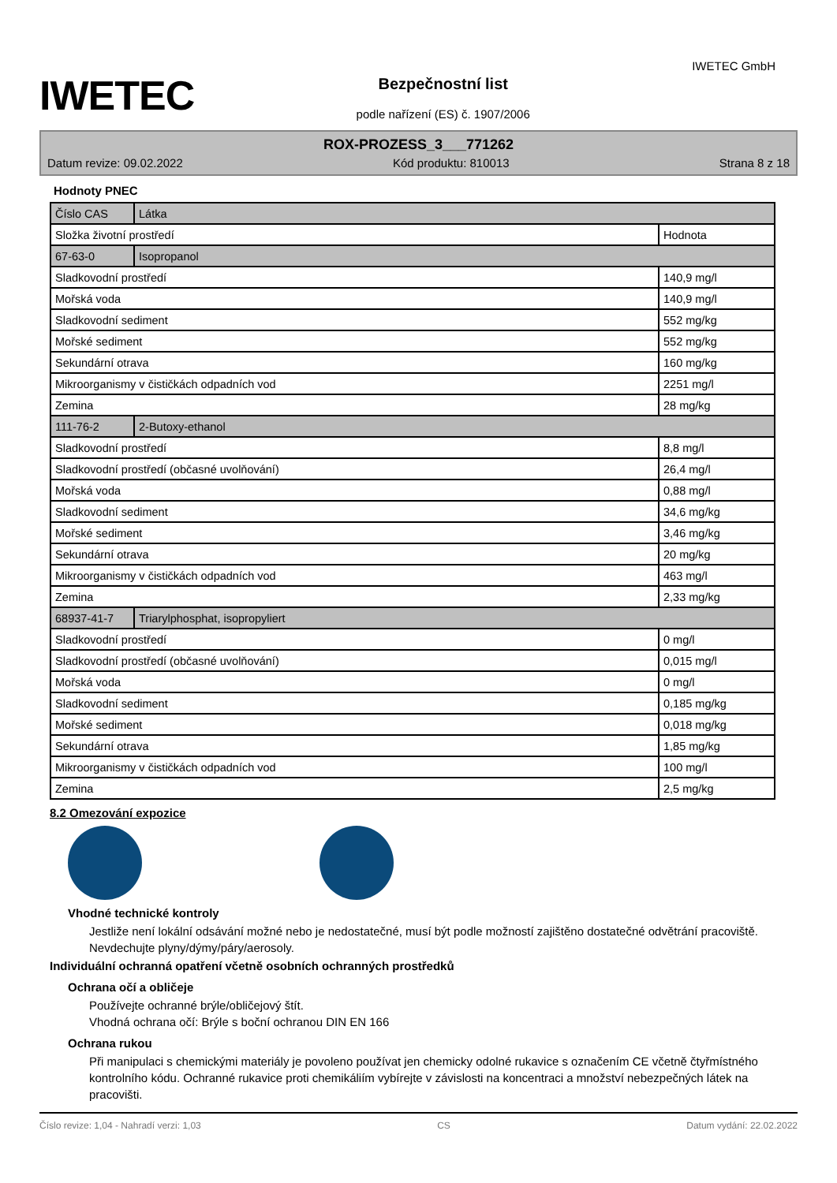IWETEC
Bezpečnostní list
podle nařízení (ES) č. 1907/2006
IWETEC GmbH
ROX-PROZESS_3___771262
Datum revize: 09.02.2022 Kód produktu: 810013 Strana 8 z 18
Hodnoty PNEC
| Číslo CAS | Látka | |
| Složka životní prostředí | | Hodnota |
| 67-63-0 | Isopropanol | |
| Sladkovodní prostředí | | 140,9 mg/l |
| Mořská voda | | 140,9 mg/l |
| Sladkovodní sediment | | 552 mg/kg |
| Mořské sediment | | 552 mg/kg |
| Sekundární otrava | | 160 mg/kg |
| Mikroorganismy v čističkách odpadních vod | | 2251 mg/l |
| Zemina | | 28 mg/kg |
| 111-76-2 | 2-Butoxy-ethanol | |
| Sladkovodní prostředí | | 8,8 mg/l |
| Sladkovodní prostředí (občasné uvolňování) | | 26,4 mg/l |
| Mořská voda | | 0,88 mg/l |
| Sladkovodní sediment | | 34,6 mg/kg |
| Mořské sediment | | 3,46 mg/kg |
| Sekundární otrava | | 20 mg/kg |
| Mikroorganismy v čističkách odpadních vod | | 463 mg/l |
| Zemina | | 2,33 mg/kg |
| 68937-41-7 | Triarylphosphat, isopropyliert | |
| Sladkovodní prostředí | | 0 mg/l |
| Sladkovodní prostředí (občasné uvolňování) | | 0,015 mg/l |
| Mořská voda | | 0 mg/l |
| Sladkovodní sediment | | 0,185 mg/kg |
| Mořské sediment | | 0,018 mg/kg |
| Sekundární otrava | | 1,85 mg/kg |
| Mikroorganismy v čističkách odpadních vod | | 100 mg/l |
| Zemina | | 2,5 mg/kg |
8.2 Omezování expozice
Vhodné technické kontroly
Jestliže není lokální odsávání možné nebo je nedostatečné, musí být podle možností zajištěno dostatečné odvětrání pracoviště. Nevdechujte plyny/dýmy/páry/aerosoly.
Individuální ochranná opatření včetně osobních ochranných prostředků
Ochrana očí a obličeje
Používejte ochranné brýle/obličejový štít.
Vhodná ochrana očí: Brýle s boční ochranou DIN EN 166
Ochrana rukou
Při manipulaci s chemickými materiály je povoleno používat jen chemicky odolné rukavice s označením CE včetně čtyřmístného kontrolního kódu. Ochranné rukavice proti chemikáliím vybírejte v závislosti na koncentraci a množství nebezpečných látek na pracovišti.
Číslo revize: 1,04 - Nahradí verzi: 1,03 CS Datum vydání: 22.02.2022